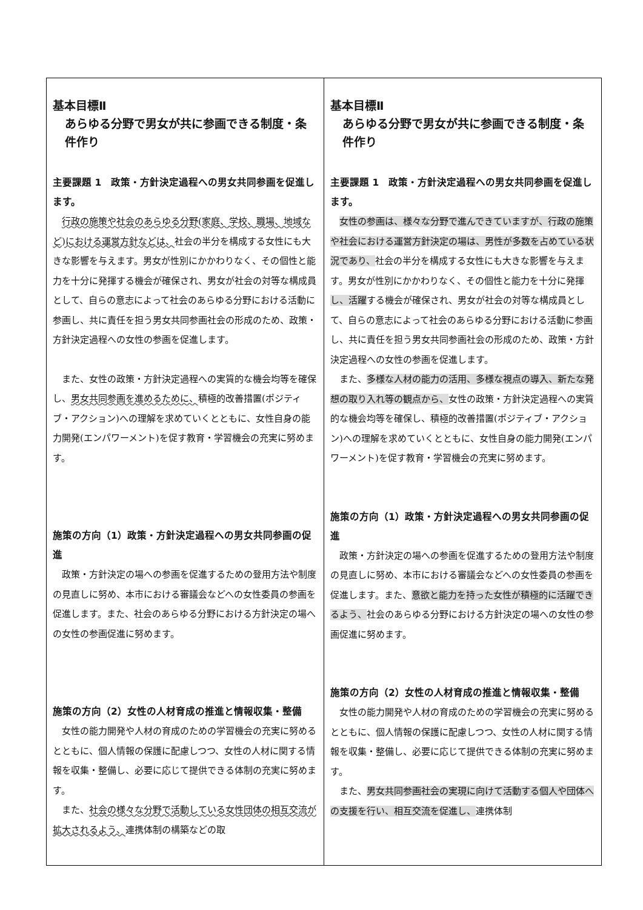| 基本目標Ⅱ あらゆる分野で男女が共に参画できる制度・条件作り 主要課題 1 政策・方針決定過程への男女共同参画を促進します。 行政の施策や社会のあらゆる分野(家庭、学校、職場、地域など)における運営方針などは、 社会の半分を構成する女性にも大きな影響を与えます。男女が性別にかかわりなく、その個性と能力を十分に発揮する機会が確保され、男女が社会の対等な構成員として、自らの意志によって社会のあらゆる分野における活動に参画し、共に責任を担う男女共同参画社会の形成のため、政策・方針決定過程への女性の参画を促進します。 また、女性の政策・方針決定過程への実質的な機会均等を確保し、 男女共同参画を進めるために、 積極的改善措置(ポジティブ・アクション)への理解を求めていくとともに、女性自身の能力開発(エンパワーメント)を促す教育・学習機会の充実に努めます。 施策の方向（1）政策・方針決定過程への男女共同参画の促進 政策・方針決定の場への参画を促進するための登用方法や制度の見直しに努め、本市における審議会などへの女性委員の参画を促進します。また、社会のあらゆる分野における方針決定の場への女性の参画促進に努めます。 施策の方向（2）女性の人材育成の推進と情報収集・整備 女性の能力開発や人材の育成のための学習機会の充実に努めるとともに、個人情報の保護に配慮しつつ、女性の人材に関する情報を収集・整備し、必要に応じて提供できる体制の充実に努めます。 また、 社会の様々な分野で活動している女性団体の相互交流が拡大されるよう、 連携体制の構築などの取 | 基本目標Ⅱ あらゆる分野で男女が共に参画できる制度・条件作り 主要課題 1 政策・方針決定過程への男女共同参画を促進します。 女性の参画は、様々な分野で進んできていますが、行政の施策や社会における運営方針決定の場は、男性が多数を占めている状況であり、 社会の半分を構成する女性にも大きな影響を与えます。男女が性別にかかわりなく、その個性と能力を十分に発揮 し、活躍 する機会が確保され、男女が社会の対等な構成員として、自らの意志によって社会のあらゆる分野における活動に参画し、共に責任を担う男女共同参画社会の形成のため、政策・方針決定過程への女性の参画を促進します。 また、 多様な人材の能力の活用、多様な視点の導入、新たな発想の取り入れ等の観点から、 女性の政策・方針決定過程への実質的な機会均等を確保し、積極的改善措置(ポジティブ・アクション)への理解を求めていくとともに、女性自身の能力開発(エンパワーメント)を促す教育・学習機会の充実に努めます。 施策の方向（1）政策・方針決定過程への男女共同参画の促進 政策・方針決定の場への参画を促進するための登用方法や制度の見直しに努め、本市における審議会などへの女性委員の参画を促進します。また、 意欲と能力を持った女性が積極的に活躍できるよう、 社会のあらゆる分野における方針決定の場への女性の参画促進に努めます。 施策の方向（2）女性の人材育成の推進と情報収集・整備 女性の能力開発や人材の育成のための学習機会の充実に努めるとともに、個人情報の保護に配慮しつつ、女性の人材に関する情報を収集・整備し、必要に応じて提供できる体制の充実に努めます。 また、 男女共同参画社会の実現に向けて活動する個人や団体への支援を行い、相互交流を促進し、 連携体制 |